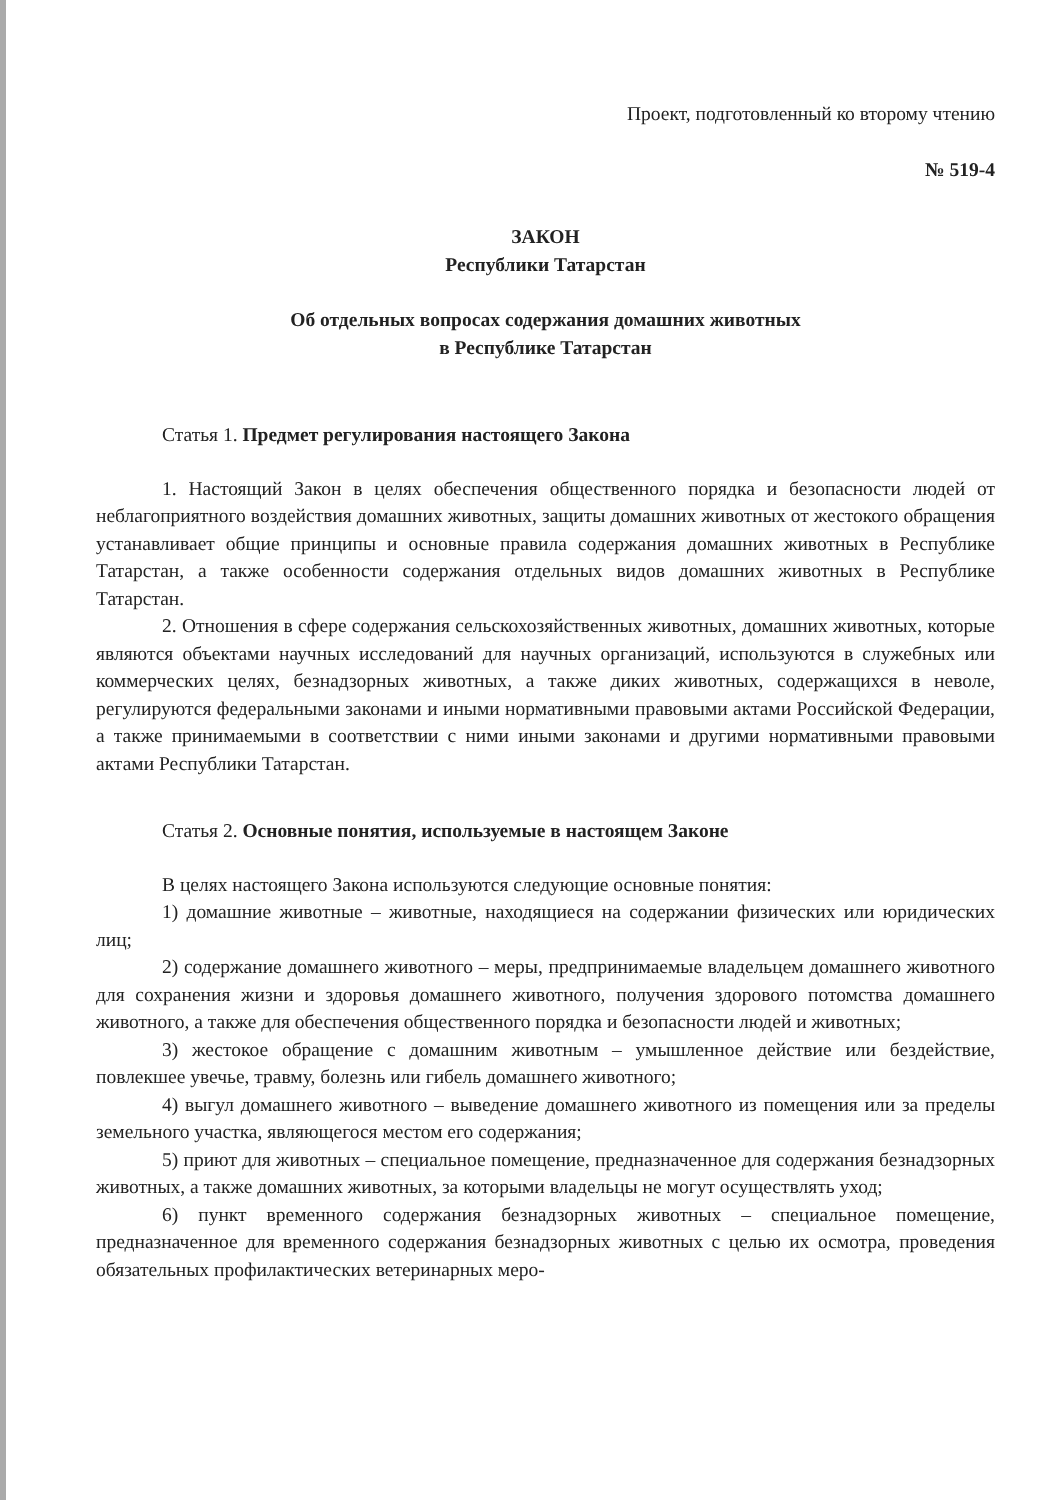Проект, подготовленный ко второму чтению
№ 519-4
ЗАКОН
Республики Татарстан
Об отдельных вопросах содержания домашних животных
в Республике Татарстан
Статья 1. Предмет регулирования настоящего Закона
1. Настоящий Закон в целях обеспечения общественного порядка и безопасности людей от неблагоприятного воздействия домашних животных, защиты домашних животных от жестокого обращения устанавливает общие принципы и основные правила содержания домашних животных в Республике Татарстан, а также особенности содержания отдельных видов домашних животных в Республике Татарстан.
2. Отношения в сфере содержания сельскохозяйственных животных, домашних животных, которые являются объектами научных исследований для научных организаций, используются в служебных или коммерческих целях, безнадзорных животных, а также диких животных, содержащихся в неволе, регулируются федеральными законами и иными нормативными правовыми актами Российской Федерации, а также принимаемыми в соответствии с ними иными законами и другими нормативными правовыми актами Республики Татарстан.
Статья 2. Основные понятия, используемые в настоящем Законе
В целях настоящего Закона используются следующие основные понятия:
1) домашние животные – животные, находящиеся на содержании физических или юридических лиц;
2) содержание домашнего животного – меры, предпринимаемые владельцем домашнего животного для сохранения жизни и здоровья домашнего животного, получения здорового потомства домашнего животного, а также для обеспечения общественного порядка и безопасности людей и животных;
3) жестокое обращение с домашним животным – умышленное действие или бездействие, повлекшее увечье, травму, болезнь или гибель домашнего животного;
4) выгул домашнего животного – выведение домашнего животного из помещения или за пределы земельного участка, являющегося местом его содержания;
5) приют для животных – специальное помещение, предназначенное для содержания безнадзорных животных, а также домашних животных, за которыми владельцы не могут осуществлять уход;
6) пункт временного содержания безнадзорных животных – специальное помещение, предназначенное для временного содержания безнадзорных животных с целью их осмотра, проведения обязательных профилактических ветеринарных меро-